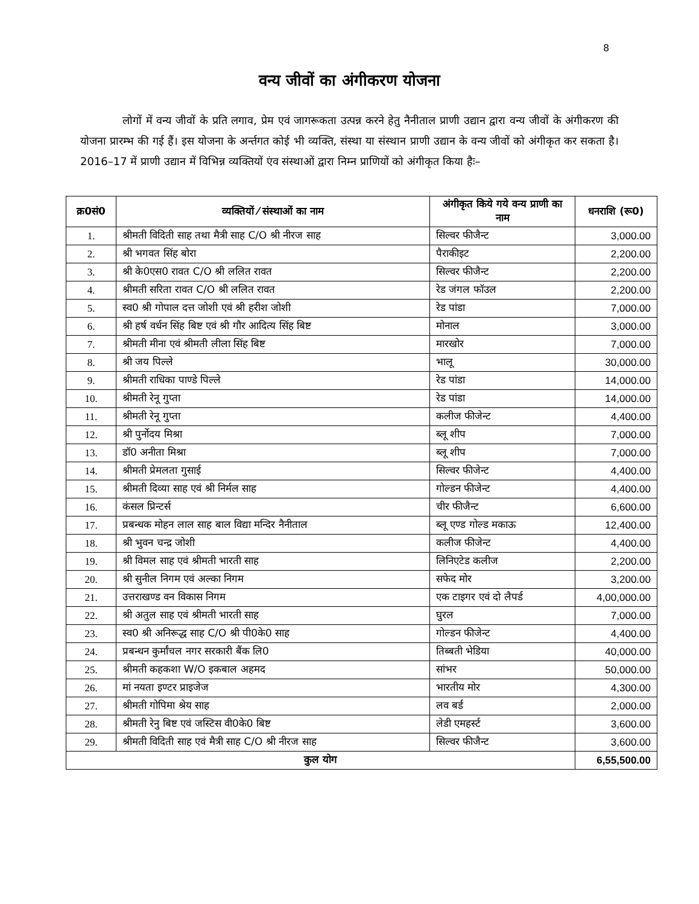8
वन्य जीवों का अंगीकरण योजना
लोगों में वन्य जीवों के प्रति लगाव, प्रेम एवं जागरूकता उत्पन्न करने हेतु नैनीताल प्राणी उद्यान द्वारा वन्य जीवों के अंगीकरण की योजना प्रारम्भ की गई हैं। इस योजना के अर्न्तगत कोई भी व्यक्ति, संस्था या संस्थान प्राणी उद्यान के वन्य जीवों को अंगीकृत कर सकता है। 2016–17 में प्राणी उद्यान में विभिन्न व्यक्तियों एंव संस्थाओं द्वारा निम्न प्राणियों को अंगीकृत किया हैः–
| क्र0सं0 | व्यक्तियों ⁄ संस्थाओं का नाम | अंगीकृत किये गये वन्य प्राणी का नाम | धनराशि (रू0) |
| --- | --- | --- | --- |
| 1. | श्रीमती विदिती साह तथा मैत्री साह C/O श्री नीरज साह | सिल्वर फीजैन्ट | 3,000.00 |
| 2. | श्री भगवत सिंह बोरा | पैराकीइट | 2,200.00 |
| 3. | श्री के0एस0 रावत C/O श्री ललित रावत | सिल्वर फीजैन्ट | 2,200.00 |
| 4. | श्रीमती सरिता रावत C/O श्री ललित रावत | रेड जंगल फॉउल | 2,200.00 |
| 5. | स्व0 श्री गोपाल दत्त जोशी एवं श्री हरीश जोशी | रेड पांडा | 7,000.00 |
| 6. | श्री हर्ष वर्धन सिंह बिष्ट एवं श्री गौर आदित्य सिंह बिष्ट | मोनाल | 3,000.00 |
| 7. | श्रीमती मीना एवं श्रीमती लीला सिंह बिष्ट | मारखोर | 7,000.00 |
| 8. | श्री जय पिल्ले | भालू | 30,000.00 |
| 9. | श्रीमती राधिका पाण्डे पिल्ले | रेड पांडा | 14,000.00 |
| 10. | श्रीमती रेनू गुप्ता | रेड पांडा | 14,000.00 |
| 11. | श्रीमती रेनू गुप्ता | कलीज फीजेन्ट | 4,400.00 |
| 12. | श्री पुर्नोदय मिश्रा | ब्लू शीप | 7,000.00 |
| 13. | डॉ0 अनीता मिश्रा | ब्लू शीप | 7,000.00 |
| 14. | श्रीमती प्रेमलता गुसाई | सिल्वर फीजेन्ट | 4,400.00 |
| 15. | श्रीमती दिव्या साह एवं श्री निर्मल साह | गोल्डन फीजेन्ट | 4,400.00 |
| 16. | कंसल प्रिन्टर्स | चीर फीजैन्ट | 6,600.00 |
| 17. | प्रबन्धक मोहन लाल साह बाल विद्या मन्दिर नैनीताल | ब्लू एण्ड गोल्ड मकाऊ | 12,400.00 |
| 18. | श्री भुवन चन्द्र जोशी | कलीज फीजेन्ट | 4,400.00 |
| 19. | श्री विमल साह एवं श्रीमती भारती साह | लिनिएटेड कलीज | 2,200.00 |
| 20. | श्री सुनील निगम एवं अल्का निगम | सफेद मोर | 3,200.00 |
| 21. | उत्तराखण्ड वन विकास निगम | एक टाइगर एवं दो लैपर्ड | 4,00,000.00 |
| 22. | श्री अतुल साह एवं श्रीमती भारती साह | घुरल | 7,000.00 |
| 23. | स्व0 श्री अनिरूद्ध साह C/O श्री पी0के0 साह | गोल्डन फीजेन्ट | 4,400.00 |
| 24. | प्रबन्धन कुर्मांचल नगर सरकारी बैंक लि0 | तिब्बती भेडिया | 40,000.00 |
| 25. | श्रीमती कहकशा W/O इकबाल अहमद | सांभर | 50,000.00 |
| 26. | मां नयता इण्टर प्राइजेज | भारतीय मोर | 4,300.00 |
| 27. | श्रीमती गोपिमा श्रेय साह | लव बर्ड | 2,000.00 |
| 28. | श्रीमती रेनु बिष्ट एवं जस्टिस वी0के0 बिष्ट | लेडी एमहर्स्ट | 3,600.00 |
| 29. | श्रीमती विदिती साह एवं मैत्री साह C/O श्री नीरज साह | सिल्वर फीजैन्ट | 3,600.00 |
| कुल योग | | | 6,55,500.00 |